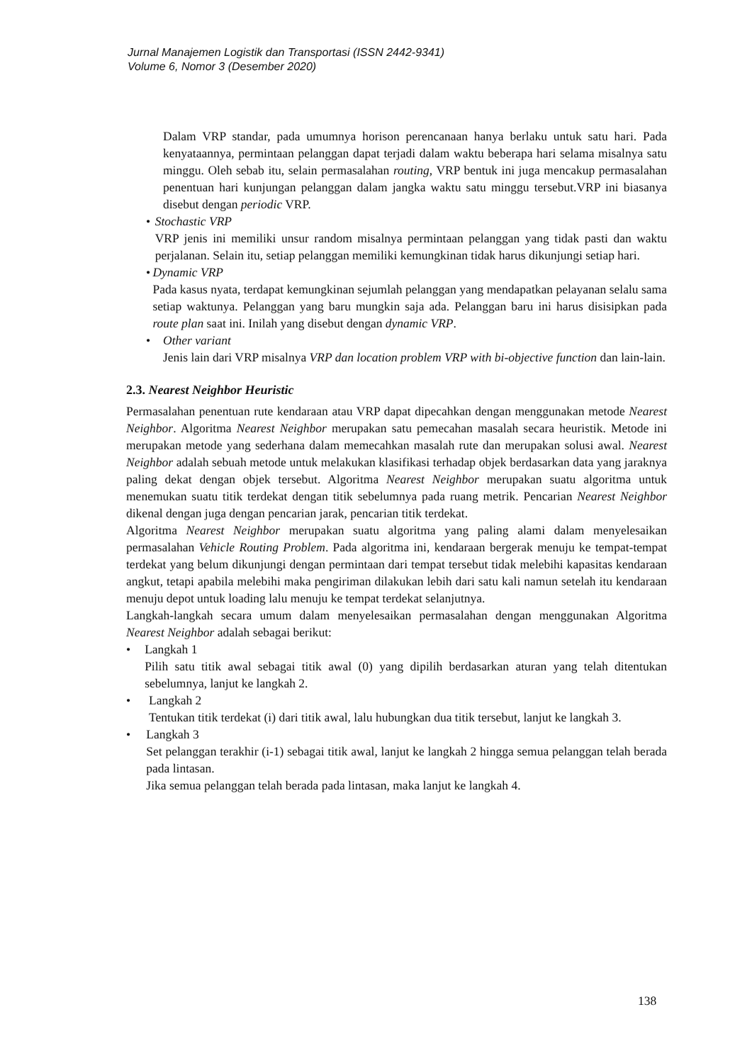Jurnal Manajemen Logistik dan Transportasi (ISSN 2442-9341)
Volume 6, Nomor 3 (Desember 2020)
Dalam VRP standar, pada umumnya horison perencanaan hanya berlaku untuk satu hari. Pada kenyataannya, permintaan pelanggan dapat terjadi dalam waktu beberapa hari selama misalnya satu minggu. Oleh sebab itu, selain permasalahan routing, VRP bentuk ini juga mencakup permasalahan penentuan hari kunjungan pelanggan dalam jangka waktu satu minggu tersebut.VRP ini biasanya disebut dengan periodic VRP.
• Stochastic VRP
VRP jenis ini memiliki unsur random misalnya permintaan pelanggan yang tidak pasti dan waktu perjalanan. Selain itu, setiap pelanggan memiliki kemungkinan tidak harus dikunjungi setiap hari.
• Dynamic VRP
Pada kasus nyata, terdapat kemungkinan sejumlah pelanggan yang mendapatkan pelayanan selalu sama setiap waktunya. Pelanggan yang baru mungkin saja ada. Pelanggan baru ini harus disisipkan pada route plan saat ini. Inilah yang disebut dengan dynamic VRP.
• Other variant
Jenis lain dari VRP misalnya VRP dan location problem VRP with bi-objective function dan lain-lain.
2.3. Nearest Neighbor Heuristic
Permasalahan penentuan rute kendaraan atau VRP dapat dipecahkan dengan menggunakan metode Nearest Neighbor. Algoritma Nearest Neighbor merupakan satu pemecahan masalah secara heuristik. Metode ini merupakan metode yang sederhana dalam memecahkan masalah rute dan merupakan solusi awal. Nearest Neighbor adalah sebuah metode untuk melakukan klasifikasi terhadap objek berdasarkan data yang jaraknya paling dekat dengan objek tersebut. Algoritma Nearest Neighbor merupakan suatu algoritma untuk menemukan suatu titik terdekat dengan titik sebelumnya pada ruang metrik. Pencarian Nearest Neighbor dikenal dengan juga dengan pencarian jarak, pencarian titik terdekat.
Algoritma Nearest Neighbor merupakan suatu algoritma yang paling alami dalam menyelesaikan permasalahan Vehicle Routing Problem. Pada algoritma ini, kendaraan bergerak menuju ke tempat-tempat terdekat yang belum dikunjungi dengan permintaan dari tempat tersebut tidak melebihi kapasitas kendaraan angkut, tetapi apabila melebihi maka pengiriman dilakukan lebih dari satu kali namun setelah itu kendaraan menuju depot untuk loading lalu menuju ke tempat terdekat selanjutnya.
Langkah-langkah secara umum dalam menyelesaikan permasalahan dengan menggunakan Algoritma Nearest Neighbor adalah sebagai berikut:
• Langkah 1
Pilih satu titik awal sebagai titik awal (0) yang dipilih berdasarkan aturan yang telah ditentukan sebelumnya, lanjut ke langkah 2.
• Langkah 2
Tentukan titik terdekat (i) dari titik awal, lalu hubungkan dua titik tersebut, lanjut ke langkah 3.
• Langkah 3
Set pelanggan terakhir (i-1) sebagai titik awal, lanjut ke langkah 2 hingga semua pelanggan telah berada pada lintasan.
Jika semua pelanggan telah berada pada lintasan, maka lanjut ke langkah 4.
138